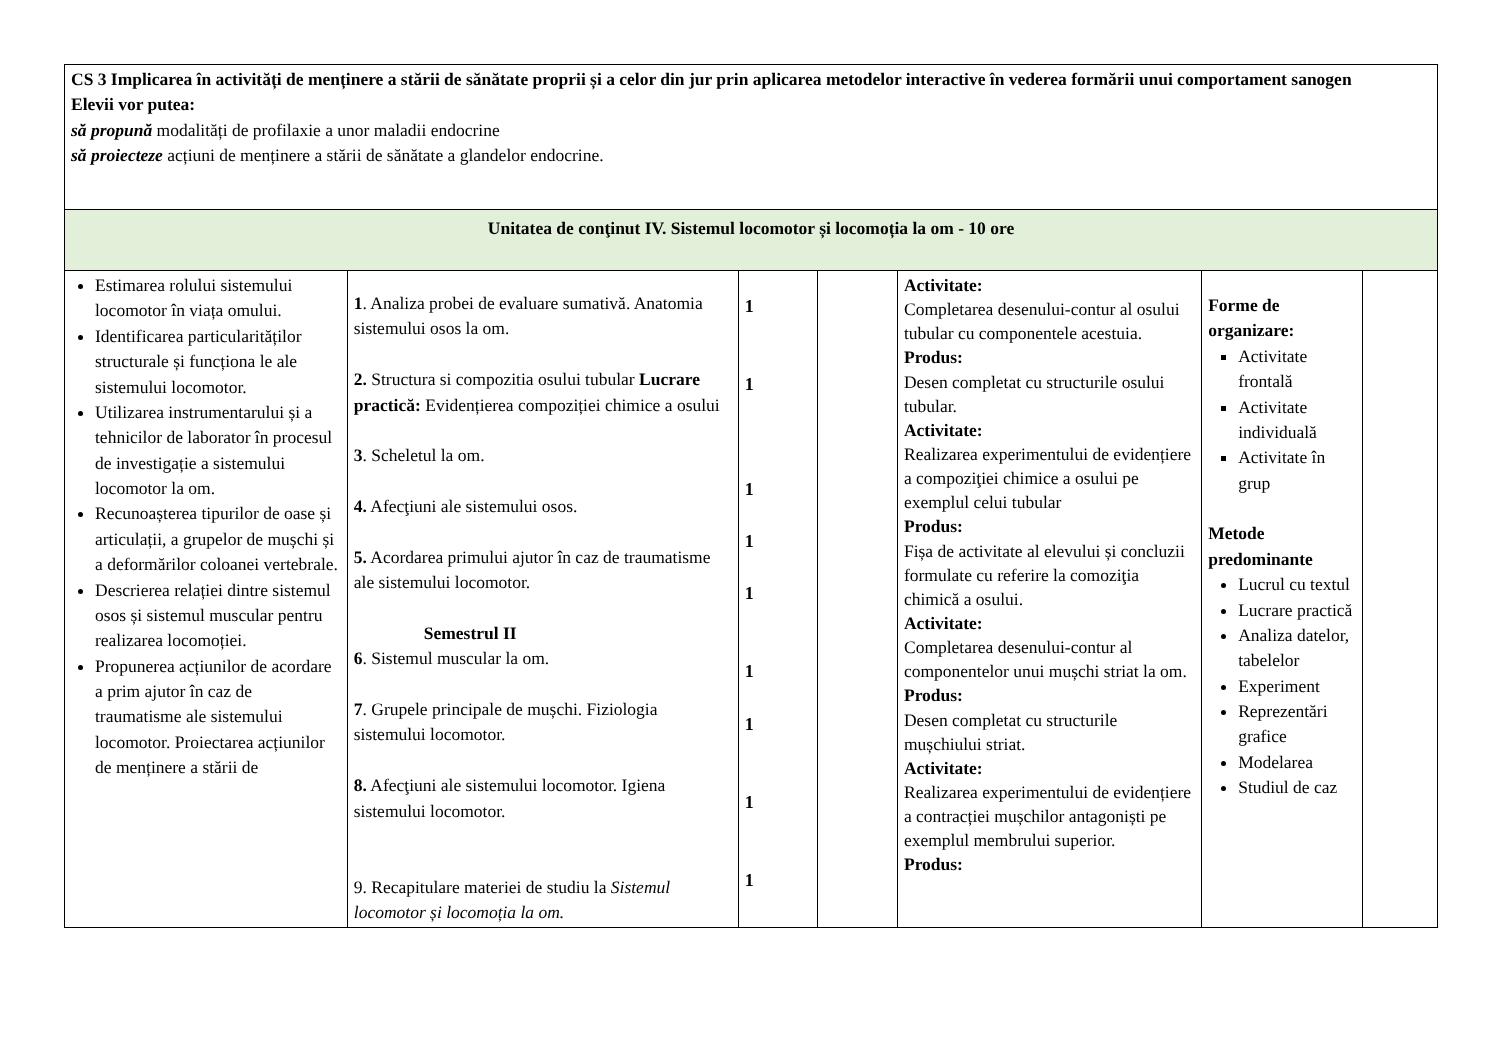| CS 3 Implicarea în activități de menținere a stării de sănătate proprii și a celor din jur prin aplicarea metodelor interactive în vederea formării unui comportament sanogen Elevii vor putea: să propună modalități de profilaxie a unor maladii endocrine să proiecteze acțiuni de menținere a stării de sănătate a glandelor endocrine. | | | | | | |
| Unitatea de conţinut IV. Sistemul locomotor și locomoția la om - 10 ore | | | | | | |
| Estimarea rolului sistemului locomotor în viața omului. Identificarea particularităților structurale și funcționa le ale sistemului locomotor. Utilizarea instrumentarului și a tehnicilor de laborator în procesul de investigație a sistemului locomotor la om. Recunoașterea tipurilor de oase și articulații, a grupelor de mușchi și a deformărilor coloanei vertebrale. Descrierea relației dintre sistemul osos și sistemul muscular pentru realizarea locomoției. Propunerea acțiunilor de acordare a prim ajutor în caz de traumatisme ale sistemului locomotor. Proiectarea acțiunilor de menținere a stării de | 1 . Analiza probei de evaluare sumativă. Anatomia sistemului osos la om. 2. Structura si compozitia osului tubular Lucrare practică: Evidențierea compoziției chimice a osului 3 . Scheletul la om. 4. Afecţiuni ale sistemului osos. 5. Acordarea primului ajutor în caz de traumatisme ale sistemului locomotor. Semestrul II 6 . Sistemul muscular la om. 7 . Grupele principale de mușchi. Fiziologia sistemului locomotor. 8. Afecţiuni ale sistemului locomotor. Igiena sistemului locomotor. 9. Recapitulare materiei de studiu la Sistemul locomotor și locomoția la om. | 1 1 1 1 1 1 1 1 1 | | Activitate: Completarea desenului-contur al osului tubular cu componentele acestuia. Produs: Desen completat cu structurile osului tubular. Activitate: Realizarea experimentului de evidențiere a compoziţiei chimice a osului pe exemplul celui tubular Produs: Fișa de activitate al elevului și concluzii formulate cu referire la comoziţia chimică a osului. Activitate: Completarea desenului-contur al componentelor unui mușchi striat la om. Produs: Desen completat cu structurile mușchiului striat. Activitate: Realizarea experimentului de evidențiere a contracției mușchilor antagoniști pe exemplul membrului superior. Produs: | Forme de organizare: Activitate frontală Activitate individuală Activitate în grup Metode predominante Lucrul cu textul Lucrare practică Analiza datelor, tabelelor Experiment Reprezentări grafice Modelarea Studiul de caz | |